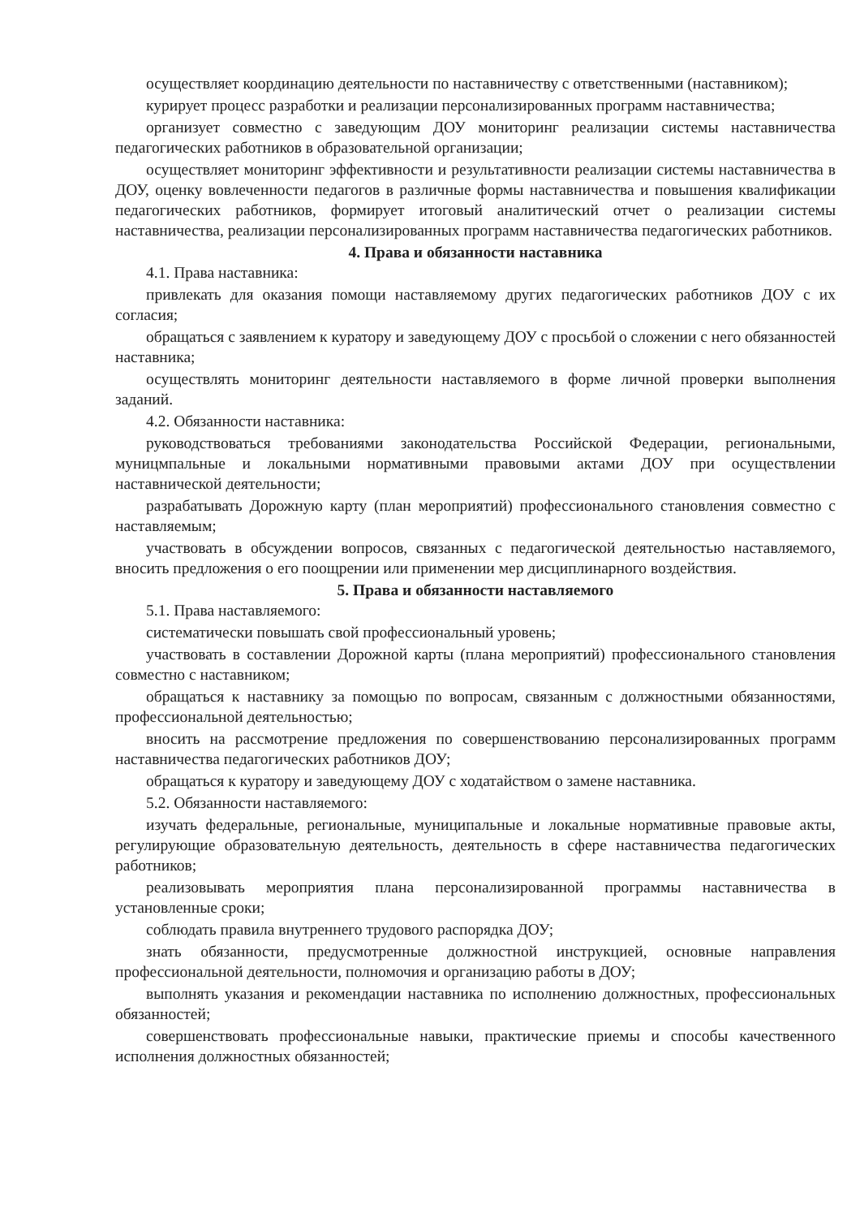осуществляет координацию деятельности по наставничеству с ответственными (наставником);
курирует процесс разработки и реализации персонализированных программ наставничества;
организует совместно с заведующим ДОУ мониторинг реализации системы наставничества педагогических работников в образовательной организации;
осуществляет мониторинг эффективности и результативности реализации системы наставничества в ДОУ, оценку вовлеченности педагогов в различные формы наставничества и повышения квалификации педагогических работников, формирует итоговый аналитический отчет о реализации системы наставничества, реализации персонализированных программ наставничества педагогических работников.
4. Права и обязанности наставника
4.1. Права наставника:
привлекать для оказания помощи наставляемому других педагогических работников ДОУ с их согласия;
обращаться с заявлением к куратору и заведующему ДОУ с просьбой о сложении с него обязанностей наставника;
осуществлять мониторинг деятельности наставляемого в форме личной проверки выполнения заданий.
4.2. Обязанности наставника:
руководствоваться требованиями законодательства Российской Федерации, региональными, муницмпальные и локальными нормативными правовыми актами ДОУ при осуществлении наставнической деятельности;
разрабатывать Дорожную карту (план мероприятий) профессионального становления совместно с наставляемым;
участвовать в обсуждении вопросов, связанных с педагогической деятельностью наставляемого, вносить предложения о его поощрении или применении мер дисциплинарного воздействия.
5. Права и обязанности наставляемого
5.1. Права наставляемого:
систематически повышать свой профессиональный уровень;
участвовать в составлении Дорожной карты (плана мероприятий) профессионального становления совместно с наставником;
обращаться к наставнику за помощью по вопросам, связанным с должностными обязанностями, профессиональной деятельностью;
вносить на рассмотрение предложения по совершенствованию персонализированных программ наставничества педагогических работников ДОУ;
обращаться к куратору и заведующему ДОУ с ходатайством о замене наставника.
5.2. Обязанности наставляемого:
изучать федеральные, региональные, муниципальные и локальные нормативные правовые акты, регулирующие образовательную деятельность, деятельность в сфере наставничества педагогических работников;
реализовывать мероприятия плана персонализированной программы наставничества в установленные сроки;
соблюдать правила внутреннего трудового распорядка ДОУ;
знать обязанности, предусмотренные должностной инструкцией, основные направления профессиональной деятельности, полномочия и организацию работы в ДОУ;
выполнять указания и рекомендации наставника по исполнению должностных, профессиональных обязанностей;
совершенствовать профессиональные навыки, практические приемы и способы качественного исполнения должностных обязанностей;